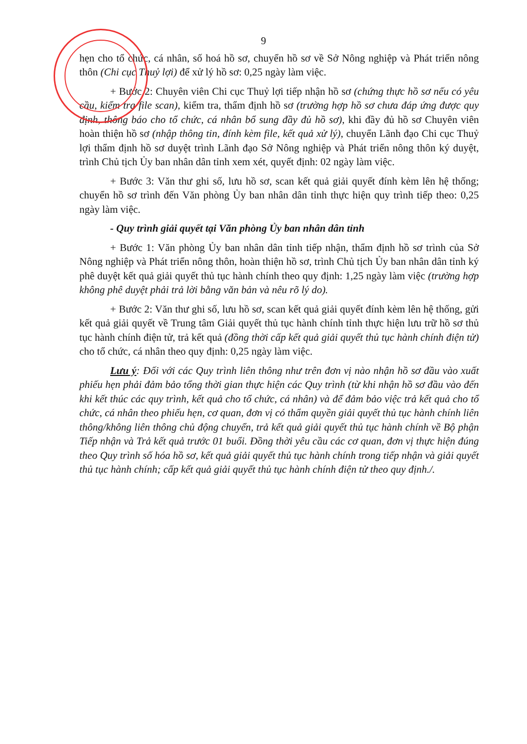9
hẹn cho tổ chức, cá nhân, số hoá hồ sơ, chuyển hồ sơ về Sở Nông nghiệp và Phát triển nông thôn (Chi cục Thuỷ lợi) để xử lý hồ sơ: 0,25 ngày làm việc.
+ Bước 2: Chuyên viên Chi cục Thuỷ lợi tiếp nhận hồ sơ (chứng thực hồ sơ nếu có yêu cầu, kiểm tra file scan), kiểm tra, thẩm định hồ sơ (trường hợp hồ sơ chưa đáp ứng được quy định, thông báo cho tổ chức, cá nhân bổ sung đầy đủ hồ sơ), khi đầy đủ hồ sơ Chuyên viên hoàn thiện hồ sơ (nhập thông tin, đính kèm file, kết quả xử lý), chuyển Lãnh đạo Chi cục Thuỷ lợi thẩm định hồ sơ duyệt trình Lãnh đạo Sở Nông nghiệp và Phát triển nông thôn ký duyệt, trình Chủ tịch Ủy ban nhân dân tỉnh xem xét, quyết định: 02 ngày làm việc.
+ Bước 3: Văn thư ghi số, lưu hồ sơ, scan kết quả giải quyết đính kèm lên hệ thống; chuyển hồ sơ trình đến Văn phòng Ủy ban nhân dân tỉnh thực hiện quy trình tiếp theo: 0,25 ngày làm việc.
- Quy trình giải quyết tại Văn phòng Ủy ban nhân dân tỉnh
+ Bước 1: Văn phòng Ủy ban nhân dân tỉnh tiếp nhận, thẩm định hồ sơ trình của Sở Nông nghiệp và Phát triển nông thôn, hoàn thiện hồ sơ, trình Chủ tịch Ủy ban nhân dân tỉnh ký phê duyệt kết quả giải quyết thủ tục hành chính theo quy định: 1,25 ngày làm việc (trường hợp không phê duyệt phải trả lời bằng văn bản và nêu rõ lý do).
+ Bước 2: Văn thư ghi số, lưu hồ sơ, scan kết quả giải quyết đính kèm lên hệ thống, gửi kết quả giải quyết về Trung tâm Giải quyết thủ tục hành chính tỉnh thực hiện lưu trữ hồ sơ thủ tục hành chính điện tử, trả kết quả (đồng thời cấp kết quả giải quyết thủ tục hành chính điện tử) cho tổ chức, cá nhân theo quy định: 0,25 ngày làm việc.
Lưu ý: Đối với các Quy trình liên thông như trên đơn vị nào nhận hồ sơ đầu vào xuất phiếu hẹn phải đảm bảo tổng thời gian thực hiện các Quy trình (từ khi nhận hồ sơ đầu vào đến khi kết thúc các quy trình, kết quả cho tổ chức, cá nhân) và để đảm bảo việc trả kết quả cho tổ chức, cá nhân theo phiếu hẹn, cơ quan, đơn vị có thẩm quyền giải quyết thủ tục hành chính liên thông/không liên thông chủ động chuyển, trả kết quả giải quyết thủ tục hành chính về Bộ phận Tiếp nhận và Trả kết quả trước 01 buổi. Đồng thời yêu cầu các cơ quan, đơn vị thực hiện đúng theo Quy trình số hóa hồ sơ, kết quả giải quyết thủ tục hành chính trong tiếp nhận và giải quyết thủ tục hành chính; cấp kết quả giải quyết thủ tục hành chính điện tử theo quy định./.